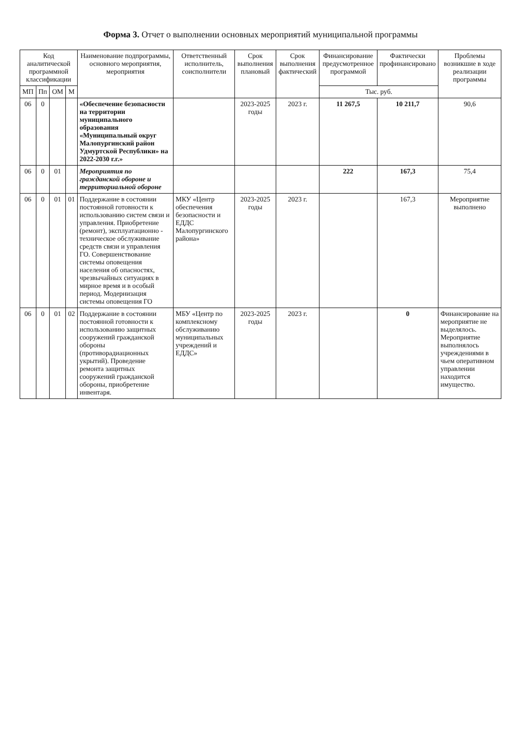Форма 3. Отчет о выполнении основных мероприятий муниципальной программы
| Код аналитической программной классификации | | | | Наименование подпрограммы, основного мероприятия, мероприятия | Ответственный исполнитель, соисполнители | Срок выполнения плановый | Срок выполнения фактический | Финансирование предусмотренное программой | Фактически профинансировано | Проблемы возникшие в ходе реализации программы |
| --- | --- | --- | --- | --- | --- | --- | --- | --- | --- | --- |
| МП | Пп | ОМ | М | | | | | Тыс. руб. | | |
| 06 | 0 | | | «Обеспечение безопасности на территории муниципального образования «Муниципальный округ Малопургинский район Удмуртской Республики» на 2022-2030 г.г.» | | 2023-2025 годы | 2023 г. | 11 267,5 | 10 211,7 | 90,6 |
| 06 | 0 | 01 | | Мероприятия по гражданской обороне и территориальной обороне | | | | 222 | 167,3 | 75,4 |
| 06 | 0 | 01 | 01 | Поддержание в состоянии постоянной готовности к использованию систем связи и управления. Приобретение (ремонт), эксплуатационно - техническое обслуживание средств связи и управления ГО. Совершенствование системы оповещения населения об опасностях, чрезвычайных ситуациях в мирное время и в особый период. Модернизация системы оповещения ГО | МКУ «Центр обеспечения безопасности и ЕДДС Малопургинского района» | 2023-2025 годы | 2023 г. | | 167,3 | Мероприятие выполнено |
| 06 | 0 | 01 | 02 | Поддержание в состоянии постоянной готовности к использованию защитных сооружений гражданской обороны (противорадиационных укрытий). Проведение ремонта защитных сооружений гражданской обороны, приобретение инвентаря. | МБУ «Центр по комплексному обслуживанию муниципальных учреждений и ЕДДС» | 2023-2025 годы | 2023 г. | | 0 | Финансирование на мероприятие не выделялось. Мероприятие выполнялось учреждениями в чьем оперативном управлении находится имущество. |